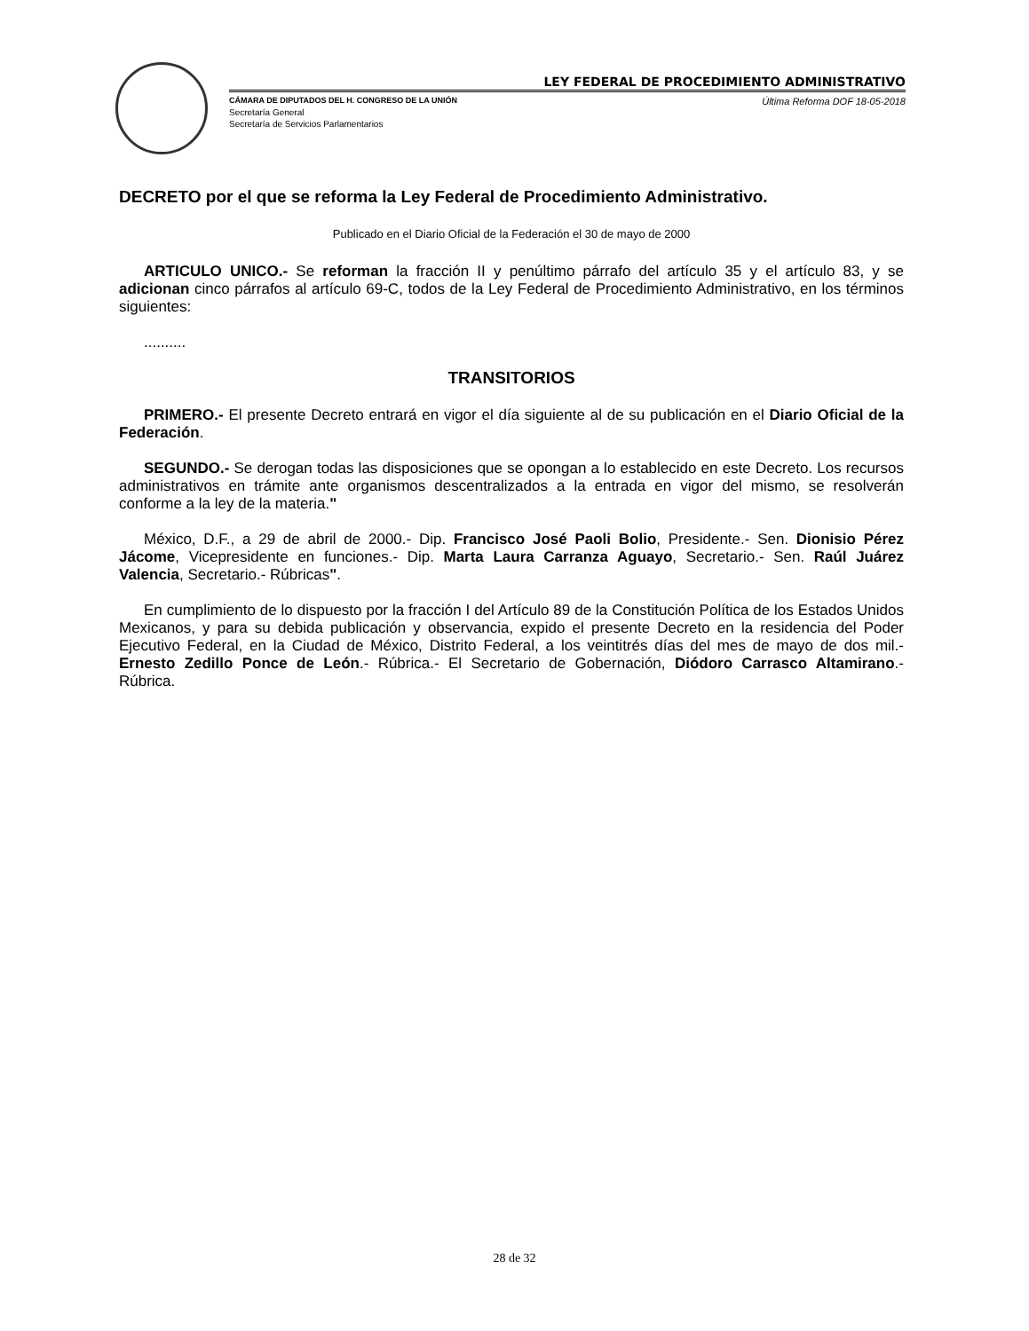LEY FEDERAL DE PROCEDIMIENTO ADMINISTRATIVO
CÁMARA DE DIPUTADOS DEL H. CONGRESO DE LA UNIÓN Última Reforma DOF 18-05-2018
Secretaría General
Secretaría de Servicios Parlamentarios
DECRETO por el que se reforma la Ley Federal de Procedimiento Administrativo.
Publicado en el Diario Oficial de la Federación el 30 de mayo de 2000
ARTICULO UNICO.- Se reforman la fracción II y penúltimo párrafo del artículo 35 y el artículo 83, y se adicionan cinco párrafos al artículo 69-C, todos de la Ley Federal de Procedimiento Administrativo, en los términos siguientes:
..........
TRANSITORIOS
PRIMERO.- El presente Decreto entrará en vigor el día siguiente al de su publicación en el Diario Oficial de la Federación.
SEGUNDO.- Se derogan todas las disposiciones que se opongan a lo establecido en este Decreto. Los recursos administrativos en trámite ante organismos descentralizados a la entrada en vigor del mismo, se resolverán conforme a la ley de la materia."
México, D.F., a 29 de abril de 2000.- Dip. Francisco José Paoli Bolio, Presidente.- Sen. Dionisio Pérez Jácome, Vicepresidente en funciones.- Dip. Marta Laura Carranza Aguayo, Secretario.- Sen. Raúl Juárez Valencia, Secretario.- Rúbricas".
En cumplimiento de lo dispuesto por la fracción I del Artículo 89 de la Constitución Política de los Estados Unidos Mexicanos, y para su debida publicación y observancia, expido el presente Decreto en la residencia del Poder Ejecutivo Federal, en la Ciudad de México, Distrito Federal, a los veintitrés días del mes de mayo de dos mil.- Ernesto Zedillo Ponce de León.- Rúbrica.- El Secretario de Gobernación, Diódoro Carrasco Altamirano.- Rúbrica.
28 de 32